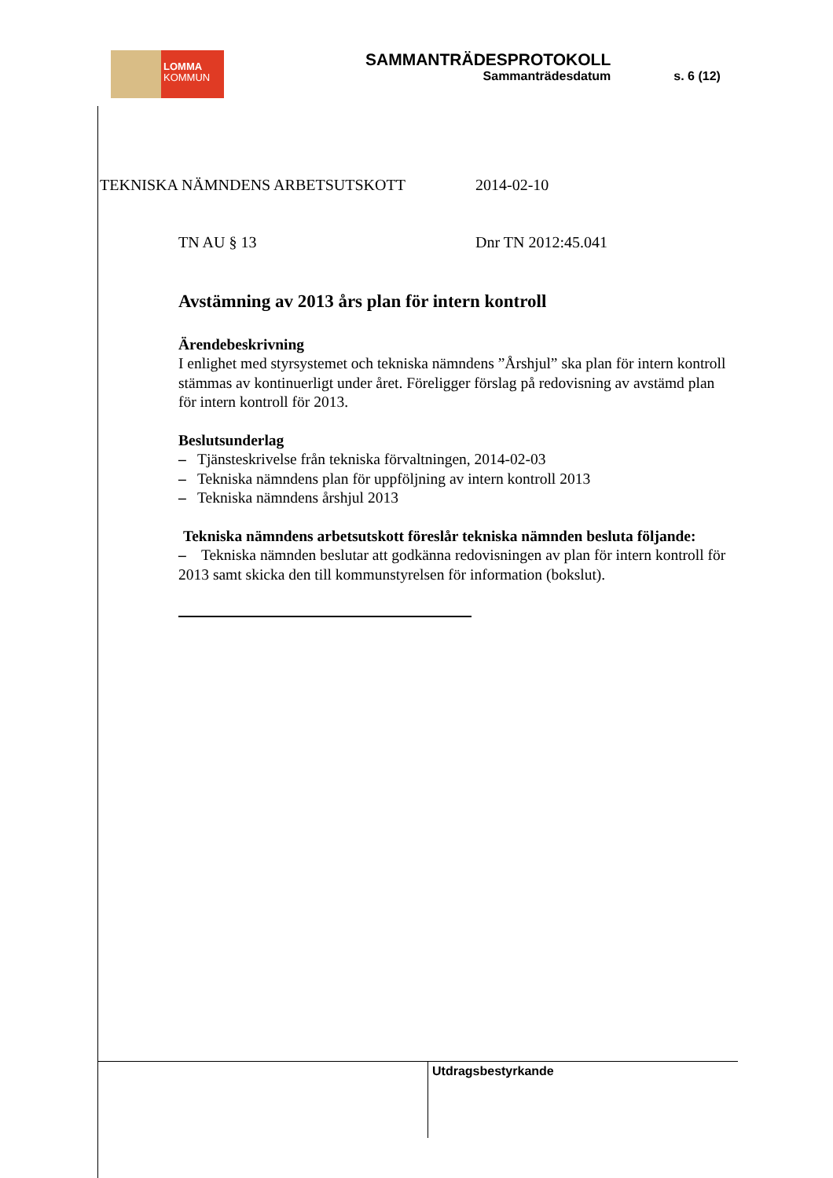LOMMA
KOMMUN
SAMMANTRÄDESPROTOKOLL
Sammanträdesdatum
s. 6 (12)
TEKNISKA NÄMNDENS ARBETSUTSKOTT 2014-02-10
TN AU § 13 Dnr TN 2012:45.041
Avstämning av 2013 års plan för intern kontroll
Ärendebeskrivning
I enlighet med styrsystemet och tekniska nämndens ”Årshjul” ska plan för intern kontroll stämmas av kontinuerligt under året. Föreligger förslag på redovisning av avstämd plan för intern kontroll för 2013.
Beslutsunderlag
– Tjänsteskrivelse från tekniska förvaltningen, 2014-02-03
– Tekniska nämndens plan för uppföljning av intern kontroll 2013
– Tekniska nämndens årshjul 2013
Tekniska nämndens arbetsutskott föreslår tekniska nämnden besluta följande:
– Tekniska nämnden beslutar att godkänna redovisningen av plan för intern kontroll för 2013 samt skicka den till kommunstyrelsen för information (bokslut).
Utdragsbestyrkande